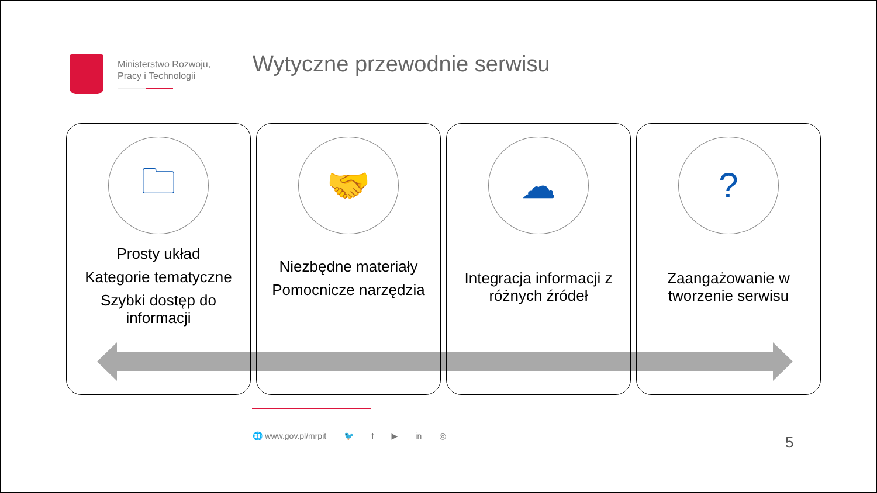Ministerstwo Rozwoju,
Pracy i Technologii
Wytyczne przewodnie serwisu
🗀
Prosty układ
Kategorie tematyczne
Szybki dostęp do informacji
🤝
Niezbędne materiały
Pomocnicze narzędzia
☁
Integracja informacji z różnych źródeł
?
Zaangażowanie w tworzenie serwisu
🌐 www.gov.pl/mrpit 🐦 f ▶ in ◎
5